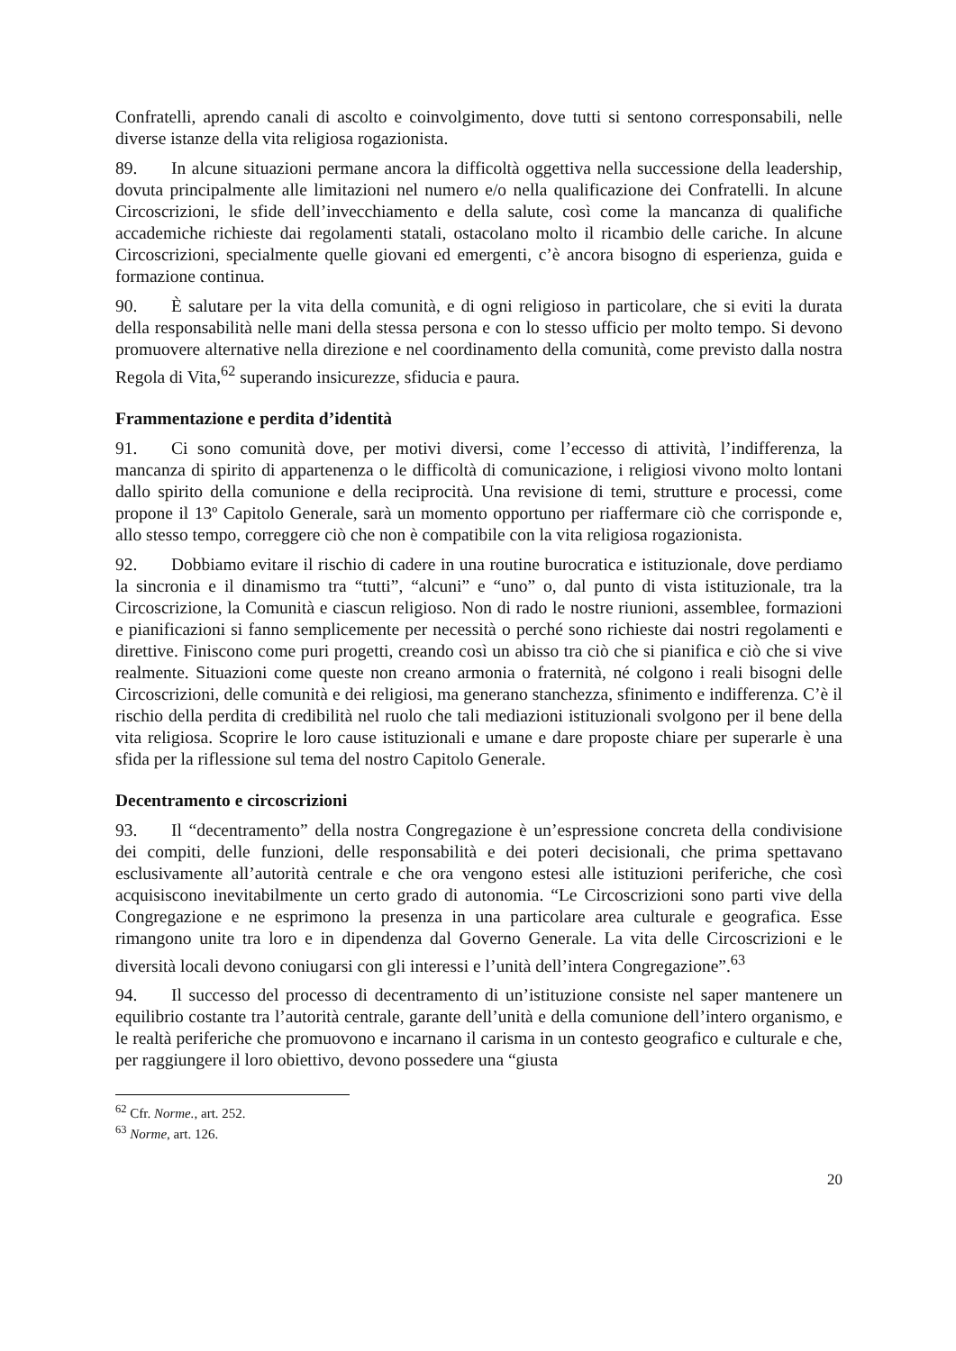Confratelli, aprendo canali di ascolto e coinvolgimento, dove tutti si sentono corresponsabili, nelle diverse istanze della vita religiosa rogazionista.
89. In alcune situazioni permane ancora la difficoltà oggettiva nella successione della leadership, dovuta principalmente alle limitazioni nel numero e/o nella qualificazione dei Confratelli. In alcune Circoscrizioni, le sfide dell’invecchiamento e della salute, così come la mancanza di qualifiche accademiche richieste dai regolamenti statali, ostacolano molto il ricambio delle cariche. In alcune Circoscrizioni, specialmente quelle giovani ed emergenti, c’è ancora bisogno di esperienza, guida e formazione continua.
90. È salutare per la vita della comunità, e di ogni religioso in particolare, che si eviti la durata della responsabilità nelle mani della stessa persona e con lo stesso ufficio per molto tempo. Si devono promuovere alternative nella direzione e nel coordinamento della comunità, come previsto dalla nostra Regola di Vita,<sup>62</sup> superando insicurezze, sfiducia e paura.
Frammentazione e perdita d’identità
91. Ci sono comunità dove, per motivi diversi, come l’eccesso di attività, l’indifferenza, la mancanza di spirito di appartenenza o le difficoltà di comunicazione, i religiosi vivono molto lontani dallo spirito della comunione e della reciprocità. Una revisione di temi, strutture e processi, come propone il 13º Capitolo Generale, sarà un momento opportuno per riaffermare ciò che corrisponde e, allo stesso tempo, correggere ciò che non è compatibile con la vita religiosa rogazionista.
92. Dobbiamo evitare il rischio di cadere in una routine burocratica e istituzionale, dove perdiamo la sincronia e il dinamismo tra “tutti”, “alcuni” e “uno” o, dal punto di vista istituzionale, tra la Circoscrizione, la Comunità e ciascun religioso. Non di rado le nostre riunioni, assemblee, formazioni e pianificazioni si fanno semplicemente per necessità o perché sono richieste dai nostri regolamenti e direttive. Finiscono come puri progetti, creando così un abisso tra ciò che si pianifica e ciò che si vive realmente. Situazioni come queste non creano armonia o fraternità, né colgono i reali bisogni delle Circoscrizioni, delle comunità e dei religiosi, ma generano stanchezza, sfinimento e indifferenza. C’è il rischio della perdita di credibilità nel ruolo che tali mediazioni istituzionali svolgono per il bene della vita religiosa. Scoprire le loro cause istituzionali e umane e dare proposte chiare per superarle è una sfida per la riflessione sul tema del nostro Capitolo Generale.
Decentramento e circoscrizioni
93. Il “decentramento” della nostra Congregazione è un’espressione concreta della condivisione dei compiti, delle funzioni, delle responsabilità e dei poteri decisionali, che prima spettavano esclusivamente all’autorità centrale e che ora vengono estesi alle istituzioni periferiche, che così acquisiscono inevitabilmente un certo grado di autonomia. “Le Circoscrizioni sono parti vive della Congregazione e ne esprimono la presenza in una particolare area culturale e geografica. Esse rimangono unite tra loro e in dipendenza dal Governo Generale. La vita delle Circoscrizioni e le diversità locali devono coniugarsi con gli interessi e l’unità dell’intera Congregazione”.<sup>63</sup>
94. Il successo del processo di decentramento di un’istituzione consiste nel saper mantenere un equilibrio costante tra l’autorità centrale, garante dell’unità e della comunione dell’intero organismo, e le realtà periferiche che promuovono e incarnano il carisma in un contesto geografico e culturale e che, per raggiungere il loro obiettivo, devono possedere una “giusta
<sup>62</sup> Cfr. Norme., art. 252.
<sup>63</sup> Norme, art. 126.
20